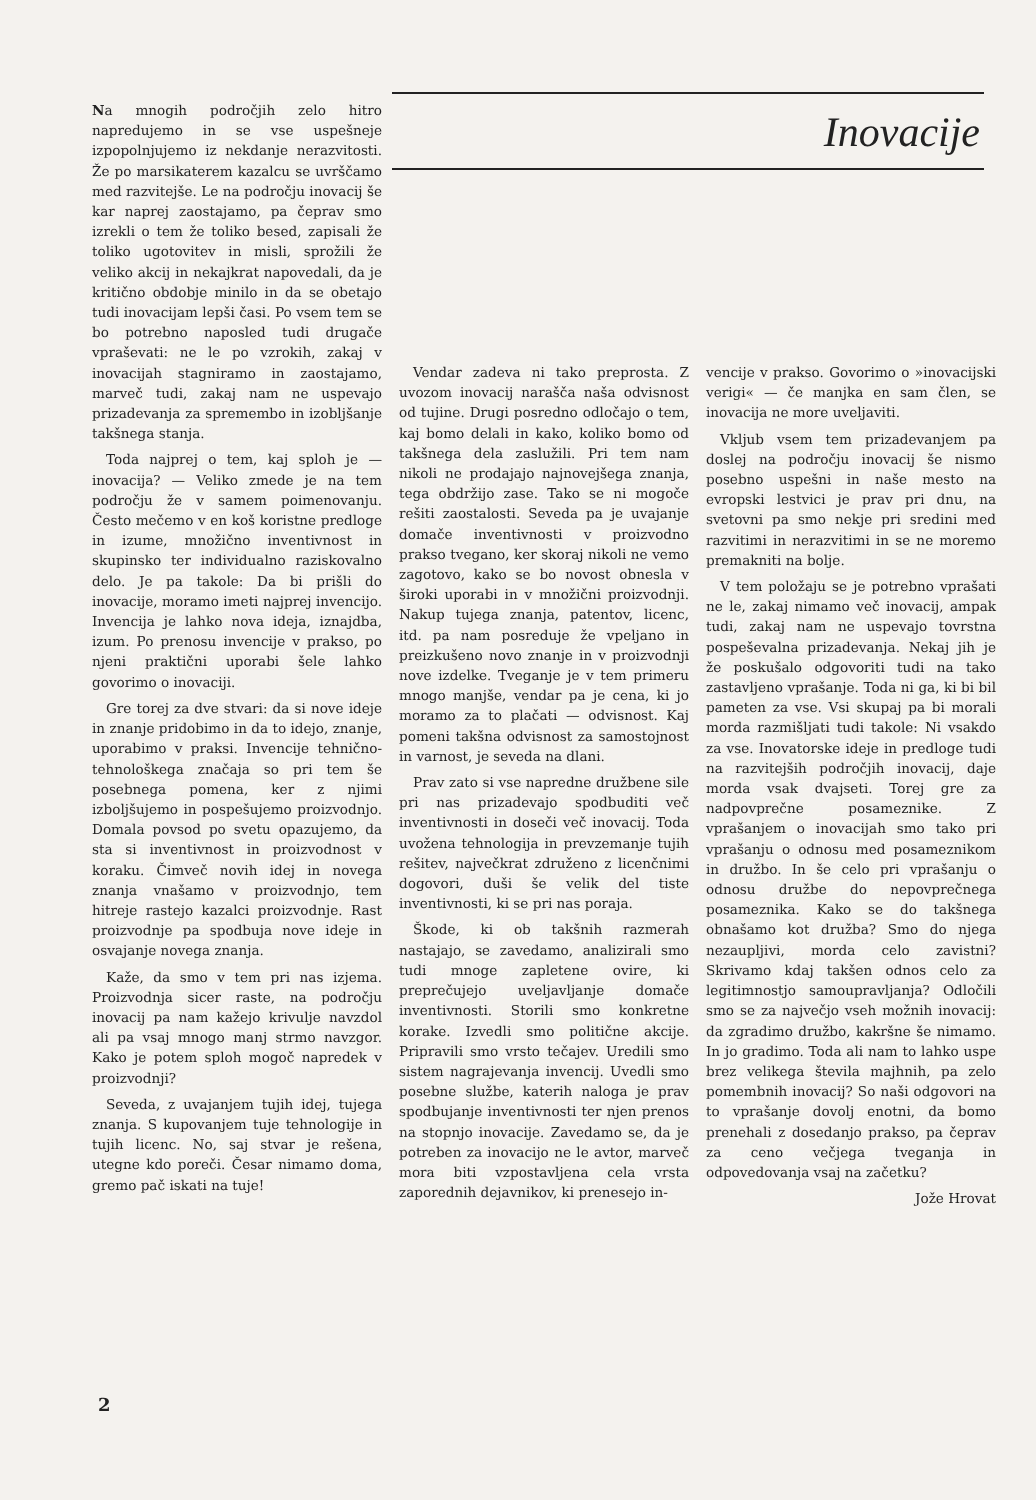Inovacije
Na mnogih področjih zelo hitro napredujemo in se vse uspešneje izpopolnjujemo iz nekdanje nerazvitosti. Že po marsikaterem kazalcu se uvrščamo med razvitejše. Le na področju inovacij še kar naprej zaostajamo, pa čeprav smo izrekli o tem že toliko besed, zapisali že toliko ugotovitev in misli, sprožili že veliko akcij in nekajkrat napovedali, da je kritično obdobje minilo in da se obetajo tudi inovacijam lepši časi. Po vsem tem se bo potrebno naposled tudi drugače vpraševati: ne le po vzrokih, zakaj v inovacijah stagniramo in zaostajamo, marveč tudi, zakaj nam ne uspevajo prizadevanja za spremembo in izobljšanje takšnega stanja.
Toda najprej o tem, kaj sploh je — inovacija? — Veliko zmede je na tem področju že v samem poimenovanju. Često mečemo v en koš koristne predloge in izume, množično inventivnost in skupinsko ter individualno raziskovalno delo. Je pa takole: Da bi prišli do inovacije, moramo imeti najprej invencijo. Invencija je lahko nova ideja, iznajdba, izum. Po prenosu invencije v prakso, po njeni praktični uporabi šele lahko govorimo o inovaciji.
Gre torej za dve stvari: da si nove ideje in znanje pridobimo in da to idejo, znanje, uporabimo v praksi. Invencije tehnično-tehnološkega značaja so pri tem še posebnega pomena, ker z njimi izboljšujemo in pospešujemo proizvodnjo. Domala povsod po svetu opazujemo, da sta si inventivnost in proizvodnost v koraku. Čimveč novih idej in novega znanja vnašamo v proizvodnjo, tem hitreje rastejo kazalci proizvodnje. Rast proizvodnje pa spodbuja nove ideje in osvajanje novega znanja.
Kaže, da smo v tem pri nas izjema. Proizvodnja sicer raste, na področju inovacij pa nam kažejo krivulje navzdol ali pa vsaj mnogo manj strmo navzgor. Kako je potem sploh mogoč napredek v proizvodnji?
Seveda, z uvajanjem tujih idej, tujega znanja. S kupovanjem tuje tehnologije in tujih licenc. No, saj stvar je rešena, utegne kdo poreči. Česar nimamo doma, gremo pač iskati na tuje!
Vendar zadeva ni tako preprosta. Z uvozom inovacij narašča naša odvisnost od tujine. Drugi posredno odločajo o tem, kaj bomo delali in kako, koliko bomo od takšnega dela zaslužili. Pri tem nam nikoli ne prodajajo najnovejšega znanja, tega obdržijo zase. Tako se ni mogoče rešiti zaostalosti. Seveda pa je uvajanje domače inventivnosti v proizvodno prakso tvegano, ker skoraj nikoli ne vemo zagotovo, kako se bo novost obnesla v široki uporabi in v množični proizvodnji. Nakup tujega znanja, patentov, licenc, itd. pa nam posreduje že vpeljano in preizkušeno novo znanje in v proizvodnji nove izdelke. Tveganje je v tem primeru mnogo manjše, vendar pa je cena, ki jo moramo za to plačati — odvisnost. Kaj pomeni takšna odvisnost za samostojnost in varnost, je seveda na dlani.
Prav zato si vse napredne družbene sile pri nas prizadevajo spodbuditi več inventivnosti in doseči več inovacij. Toda uvožena tehnologija in prevzemanje tujih rešitev, največkrat združeno z licenčnimi dogovori, duši še velik del tiste inventivnosti, ki se pri nas poraja.
Škode, ki ob takšnih razmerah nastajajo, se zavedamo, analizirali smo tudi mnoge zapletene ovire, ki preprečujejo uveljavljanje domače inventivnosti. Storili smo konkretne korake. Izvedli smo politične akcije. Pripravili smo vrsto tečajev. Uredili smo sistem nagrajevanja invencij. Uvedli smo posebne službe, katerih naloga je prav spodbujanje inventivnosti ter njen prenos na stopnjo inovacije. Zavedamo se, da je potreben za inovacijo ne le avtor, marveč mora biti vzpostavljena cela vrsta zaporednih dejavnikov, ki prenesejo in-
vencije v prakso. Govorimo o »inovacijski verigi« — če manjka en sam člen, se inovacija ne more uveljaviti.
Vkljub vsem tem prizadevanjem pa doslej na področju inovacij še nismo posebno uspešni in naše mesto na evropski lestvici je prav pri dnu, na svetovni pa smo nekje pri sredini med razvitimi in nerazvitimi in se ne moremo premakniti na bolje.
V tem položaju se je potrebno vprašati ne le, zakaj nimamo več inovacij, ampak tudi, zakaj nam ne uspevajo tovrstna pospeševalna prizadevanja. Nekaj jih je že poskušalo odgovoriti tudi na tako zastavljeno vprašanje. Toda ni ga, ki bi bil pameten za vse. Vsi skupaj pa bi morali morda razmišljati tudi takole: Ni vsakdo za vse. Inovatorske ideje in predloge tudi na razvitejših področjih inovacij, daje morda vsak dvajseti. Torej gre za nadpovprečne posameznike. Z vprašanjem o inovacijah smo tako pri vprašanju o odnosu med posameznikom in družbo. In še celo pri vprašanju o odnosu družbe do nepovprečnega posameznika. Kako se do takšnega obnašamo kot družba? Smo do njega nezaupljivi, morda celo zavistni? Skrivamo kdaj takšen odnos celo za legitimnostjo samoupravljanja? Odločili smo se za največjo vseh možnih inovacij: da zgradimo družbo, kakršne še nimamo. In jo gradimo. Toda ali nam to lahko uspe brez velikega števila majhnih, pa zelo pomembnih inovacij? So naši odgovori na to vprašanje dovolj enotni, da bomo prenehali z dosedanjo prakso, pa čeprav za ceno večjega tveganja in odpovedovanja vsaj na začetku?
Jože Hrovat
2